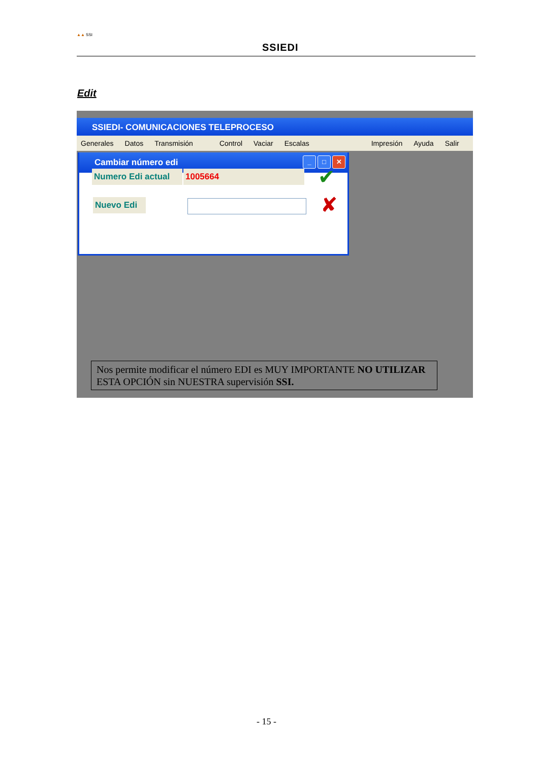▲▲ SSI
SSIEDI
Edit
SSIEDI- COMUNICACIONES TELEPROCESO
Generales Datos Transmisión Control Vaciar Escalas Impresión Ayuda Salir
Cambiar número edi
_ □ ✕
Numero Edi actual
1005664
Nuevo Edi
✔
✘
Nos permite modificar el número EDI es MUY IMPORTANTE NO UTILIZAR ESTA OPCIÓN sin NUESTRA supervisión SSI.
- 15 -